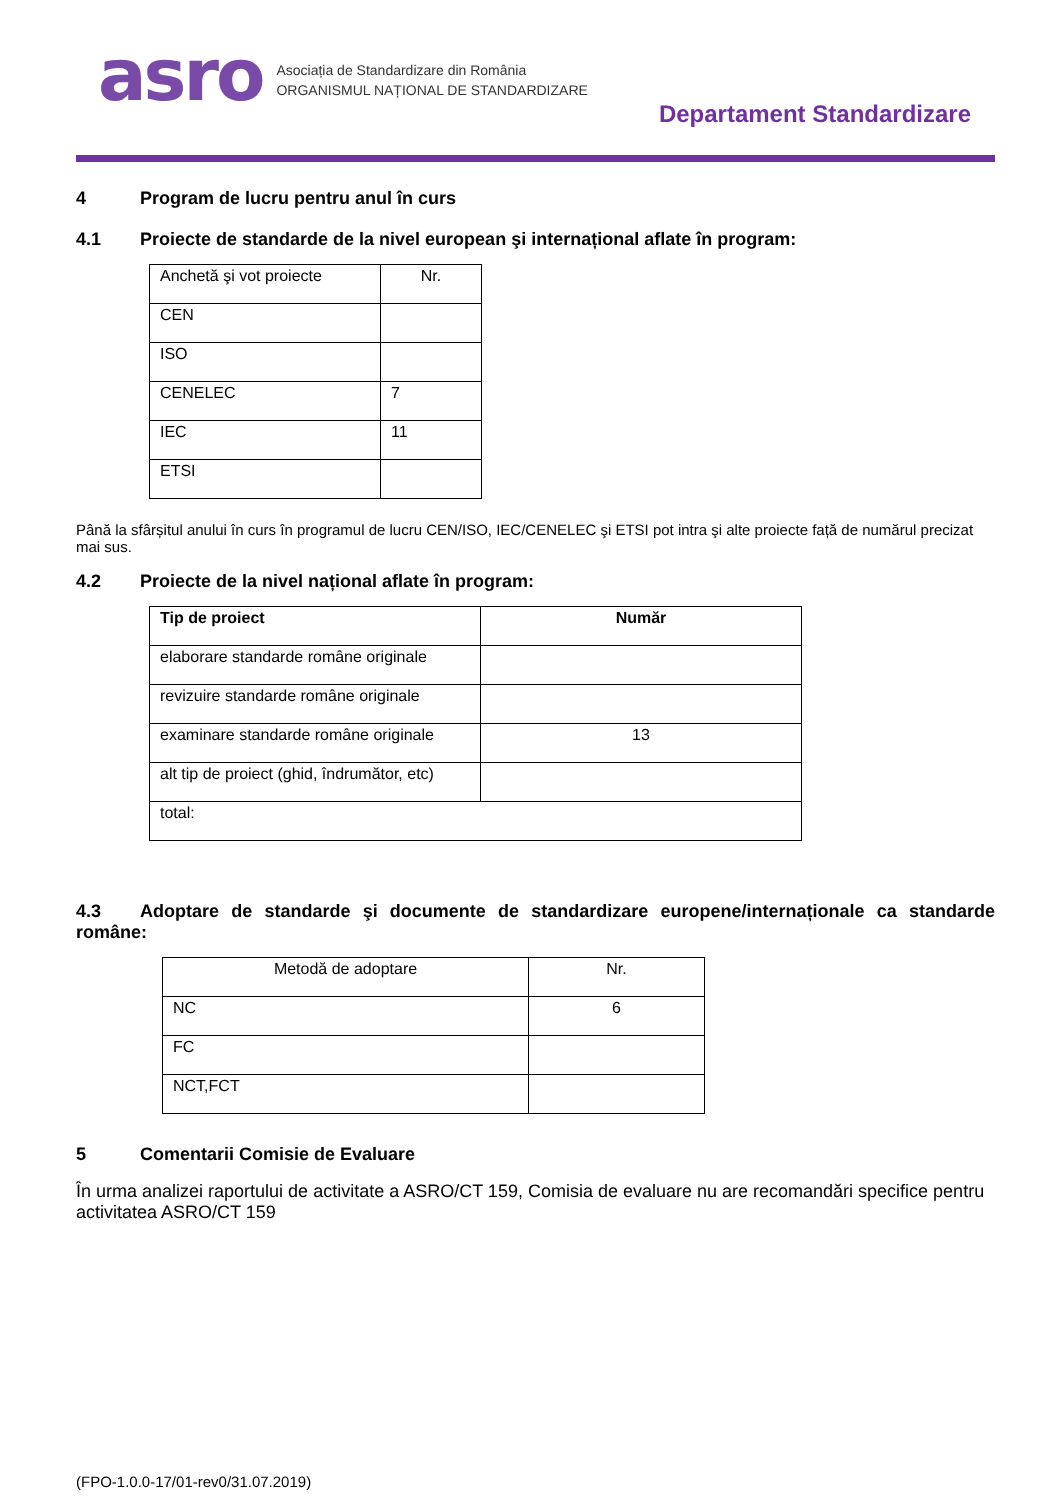asro
Asociația de Standardizare din România
ORGANISMUL NAȚIONAL DE STANDARDIZARE
Departament Standardizare
4 Program de lucru pentru anul în curs
4.1 Proiecte de standarde de la nivel european şi internațional aflate în program:
| Anchetă şi vot proiecte | Nr. |
| CEN | |
| ISO | |
| CENELEC | 7 |
| IEC | 11 |
| ETSI | |
Până la sfârșitul anului în curs în programul de lucru CEN/ISO, IEC/CENELEC şi ETSI pot intra şi alte proiecte față de numărul precizat mai sus.
4.2 Proiecte de la nivel național aflate în program:
| Tip de proiect | Număr |
| --- | --- |
| elaborare standarde române originale | |
| revizuire standarde române originale | |
| examinare standarde române originale | 13 |
| alt tip de proiect (ghid, îndrumător, etc) | |
| total: | |
4.3 Adoptare de standarde şi documente de standardizare europene/internaționale ca standarde române:
| Metodă de adoptare | Nr. |
| NC | 6 |
| FC | |
| NCT,FCT | |
5 Comentarii Comisie de Evaluare
În urma analizei raportului de activitate a ASRO/CT 159, Comisia de evaluare nu are recomandări specifice pentru activitatea ASRO/CT 159
(FPO-1.0.0-17/01-rev0/31.07.2019)